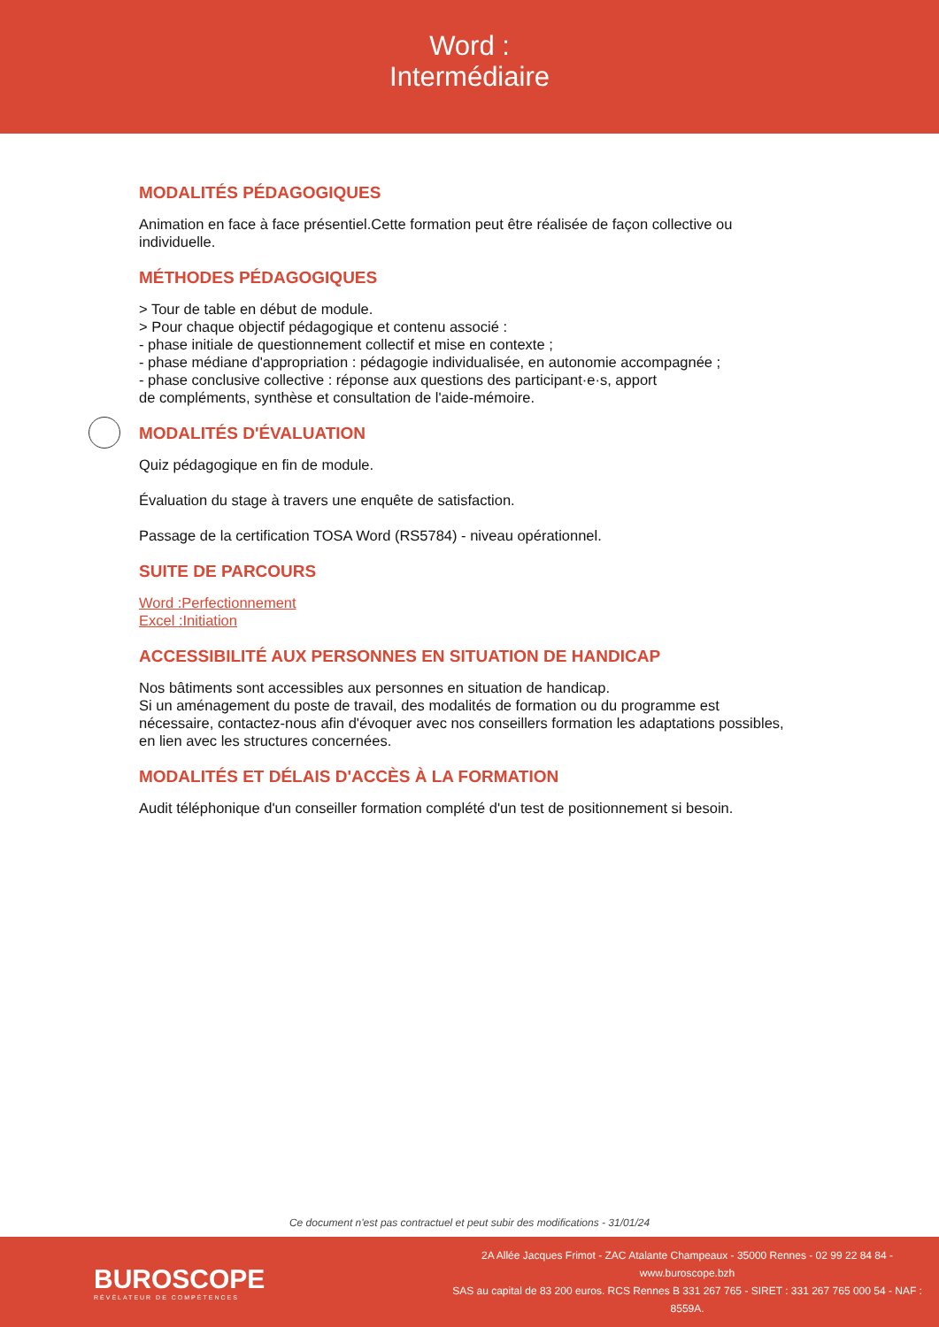Word :
Intermédiaire
MODALITÉS PÉDAGOGIQUES
Animation en face à face présentiel.Cette formation peut être réalisée de façon collective ou individuelle.
MÉTHODES PÉDAGOGIQUES
> Tour de table en début de module.
> Pour chaque objectif pédagogique et contenu associé :
- phase initiale de questionnement collectif et mise en contexte ;
- phase médiane d'appropriation : pédagogie individualisée, en autonomie accompagnée ;
- phase conclusive collective : réponse aux questions des participant·e·s, apport
de compléments, synthèse et consultation de l'aide-mémoire.
MODALITÉS D'ÉVALUATION
Quiz pédagogique en fin de module.
Évaluation du stage à travers une enquête de satisfaction.
Passage de la certification TOSA Word (RS5784) - niveau opérationnel.
SUITE DE PARCOURS
Word :Perfectionnement
Excel :Initiation
ACCESSIBILITÉ AUX PERSONNES EN SITUATION DE HANDICAP
Nos bâtiments sont accessibles aux personnes en situation de handicap.
Si un aménagement du poste de travail, des modalités de formation ou du programme est nécessaire, contactez-nous afin d'évoquer avec nos conseillers formation les adaptations possibles, en lien avec les structures concernées.
MODALITÉS ET DÉLAIS D'ACCÈS À LA FORMATION
Audit téléphonique d'un conseiller formation complété d'un test de positionnement si besoin.
Ce document n'est pas contractuel et peut subir des modifications - 31/01/24
BUROSCOPE
RÉVÉLATEUR DE COMPÉTENCES
2A Allée Jacques Frimot - ZAC Atalante Champeaux - 35000 Rennes - 02 99 22 84 84 - www.buroscope.bzh
SAS au capital de 83 200 euros. RCS Rennes B 331 267 765 - SIRET : 331 267 765 000 54 - NAF : 8559A.